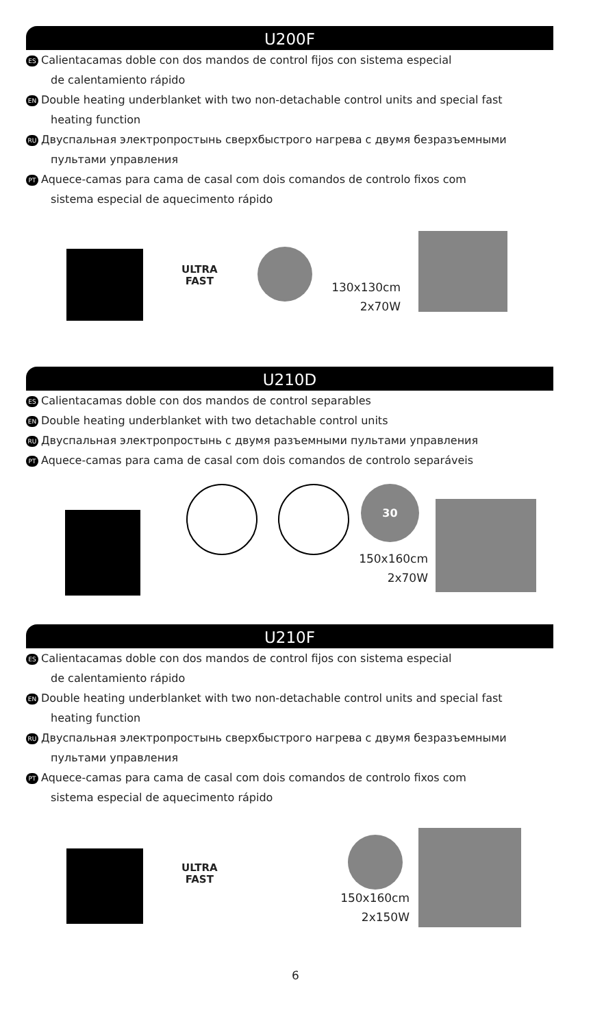U200F
ES Calientacamas doble con dos mandos de control fijos con sistema especial
de calentamiento rápido
EN Double heating underblanket with two non-detachable control units and special fast
heating function
RU Двуспальная электропростынь сверхбыстрого нагрева с двумя безразъемными
пультами управления
PT Aquece-camas para cama de casal com dois comandos de controlo fixos com
sistema especial de aquecimento rápido
ULTRA
FAST
130x130cm
2x70W
U210D
ES Calientacamas doble con dos mandos de control separables
EN Double heating underblanket with two detachable control units
RU Двуспальная электропростынь с двумя разъемными пультами управления
PT Aquece-camas para cama de casal com dois comandos de controlo separáveis
30
150x160cm
2x70W
U210F
ES Calientacamas doble con dos mandos de control fijos con sistema especial
de calentamiento rápido
EN Double heating underblanket with two non-detachable control units and special fast
heating function
RU Двуспальная электропростынь сверхбыстрого нагрева с двумя безразъемными
пультами управления
PT Aquece-camas para cama de casal com dois comandos de controlo fixos com
sistema especial de aquecimento rápido
ULTRA
FAST
150x160cm
2x150W
6